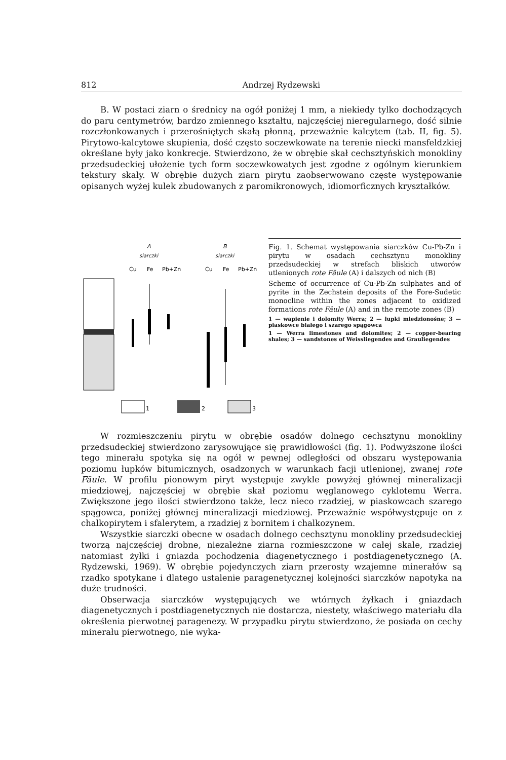812 Andrzej Rydzewski
B. W postaci ziarn o średnicy na ogół poniżej 1 mm, a niekiedy tylko dochodzących do paru centymetrów, bardzo zmiennego kształtu, najczęściej nieregularnego, dość silnie rozczłonkowanych i przerośniętych skałą płonną, przeważnie kalcytem (tab. II, fig. 5). Pirytowo-kalcytowe skupienia, dość często soczewkowate na terenie niecki mansfeldzkiej określane były jako konkrecje. Stwierdzono, że w obrębie skał cechsztyńskich monokliny przedsudeckiej ułożenie tych form soczewkowatych jest zgodne z ogólnym kierunkiem tekstury skały. W obrębie dużych ziarn pirytu zaobserwowano częste występowanie opisanych wyżej kulek zbudowanych z paromikronowych, idiomorficznych kryształków.
A
B
siarczki
siarczki
Cu
Fe
Pb+Zn
Cu
Fe
Pb+Zn
1
2
3
Fig. 1. Schemat występowania siarczków Cu-Pb-Zn i pirytu w osadach cechsztynu monokliny przedsudeckiej w strefach bliskich utworów utlenionych rote Fäule (A) i dalszych od nich (B)
Scheme of occurrence of Cu-Pb-Zn sulphates and of pyrite in the Zechstein deposits of the Fore-Sudetic monocline within the zones adjacent to oxidized formations rote Fäule (A) and in the remote zones (B)
1 — wapienie i dolomity Werra; 2 — łupki miedzionośne; 3 — piaskowce białego i szarego spągowca
1 — Werra limestones and dolomites; 2 — copper-bearing shales; 3 — sandstones of Weissliegendes and Grauliegendes
W rozmieszczeniu pirytu w obrębie osadów dolnego cechsztynu monokliny przedsudeckiej stwierdzono zarysowujące się prawidłowości (fig. 1). Podwyższone ilości tego minerału spotyka się na ogół w pewnej odległości od obszaru występowania poziomu łupków bitumicznych, osadzonych w warunkach facji utlenionej, zwanej rote Fäule. W profilu pionowym piryt występuje zwykle powyżej głównej mineralizacji miedziowej, najczęściej w obrębie skał poziomu węglanowego cyklotemu Werra. Zwiększone jego ilości stwierdzono także, lecz nieco rzadziej, w piaskowcach szarego spągowca, poniżej głównej mineralizacji miedziowej. Przeważnie współwystępuje on z chalkopirytem i sfalerytem, a rzadziej z bornitem i chalkozynem.
Wszystkie siarczki obecne w osadach dolnego cechsztynu monokliny przedsudeckiej tworzą najczęściej drobne, niezależne ziarna rozmieszczone w całej skale, rzadziej natomiast żyłki i gniazda pochodzenia diagenetycznego i postdiagenetycznego (A. Rydzewski, 1969). W obrębie pojedynczych ziarn przerosty wzajemne minerałów są rzadko spotykane i dlatego ustalenie paragenetycznej kolejności siarczków napotyka na duże trudności.
Obserwacja siarczków występujących we wtórnych żyłkach i gniazdach diagenetycznych i postdiagenetycznych nie dostarcza, niestety, właściwego materiału dla określenia pierwotnej paragenezy. W przypadku pirytu stwierdzono, że posiada on cechy minerału pierwotnego, nie wyka-